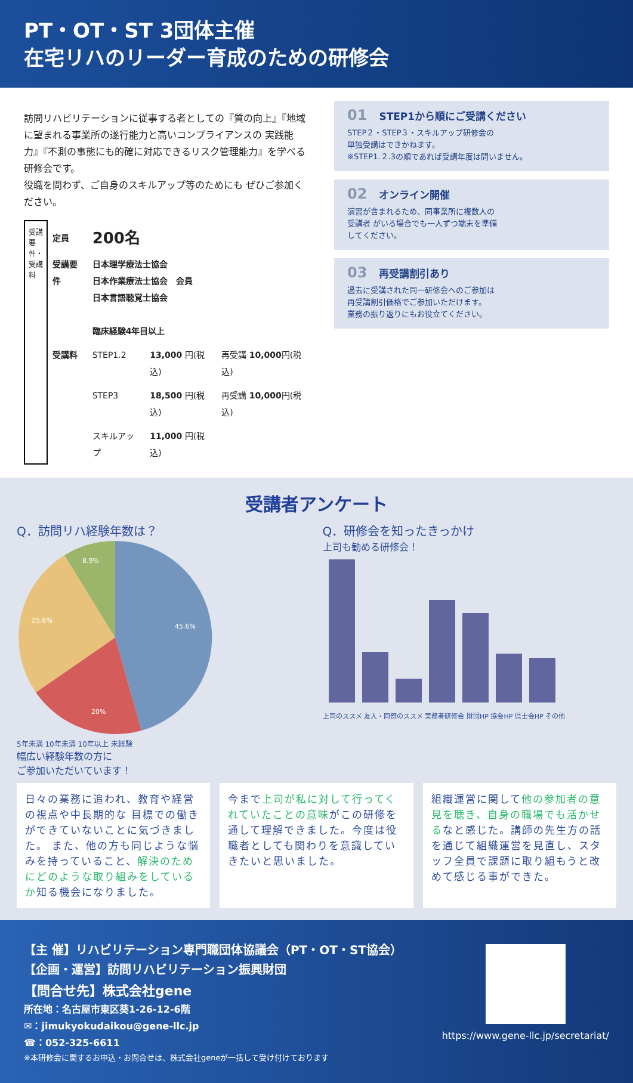PT・OT・ST 3団体主催
在宅リハのリーダー育成のための研修会
訪問リハビリテーションに従事する者としての『質の向上』『地域に望まれる事業所の遂行能力と高いコンプライアンスの 実践能力』『不測の事態にも的確に対応できるリスク管理能力』を学べる研修会です。
役職を問わず、ご自身のスキルアップ等のためにも ぜひご参加ください。
受講要件・受講料
| 定員 | 200名 | | |
| 受講要件 | 日本理学療法士協会 日本作業療法士協会 会員 日本言語聴覚士協会 臨床経験4年目以上 | | |
| 受講料 | STEP1.2 | 13,000 円(税込) | 再受講 10,000 円(税込) |
| | STEP3 | 18,500 円(税込) | 再受講 10,000 円(税込) |
| | スキルアップ | 11,000 円(税込) | |
01 STEP1から順にご受講ください
STEP２・STEP３・スキルアップ研修会の
単独受講はできかねます。
※STEP1.２.3の順であれば受講年度は問いません。
02 オンライン開催
演習が含まれるため、同事業所に複数人の
受講者 がいる場合でも一人ずつ端末を準備
してください。
03 再受講割引あり
過去に受講された同一研修会へのご参加は
再受講割引価格でご参加いただけます。
業務の振り返りにもお役立てください。
受講者アンケート
Q．訪問リハ経験年数は？
45.6%
20%
25.6%
8.9%
5年未満 10年未満 10年以上 未経験
幅広い経験年数の方に
ご参加いただいています！
Q．研修会を知ったきっかけ
上司も勧める研修会！
上司のススメ 友人・同僚のススメ 実務者研修会 財団HP 協会HP 県士会HP その他
日々の業務に追われ、教育や経営の視点や中長期的な 目標での働きができていないことに気づきました。 また、他の方も同じような悩みを持っていること、解決のためにどのような取り組みをしているか知る機会になりました。
今まで上司が私に対して行ってくれていたことの意味がこの研修を通して理解できました。今度は役職者としても関わりを意識していきたいと思いました。
組織運営に関して他の参加者の意見を聴き、自身の職場でも活かせるなと感じた。講師の先生方の話を通じて組織運営を見直し、スタッフ全員で課題に取り組もうと改めて感じる事ができた。
【主 催】リハビリテーション専門職団体協議会（PT・OT・ST協会）
【企画・運営】訪問リハビリテーション振興財団
【問合せ先】株式会社gene
所在地：名古屋市東区葵1-26-12-6階
✉：jimukyokudaikou@gene-llc.jp
☎：052-325-6611
※本研修会に関するお申込・お問合せは、株式会社geneが一括して受け付けております
https://www.gene-llc.jp/secretariat/